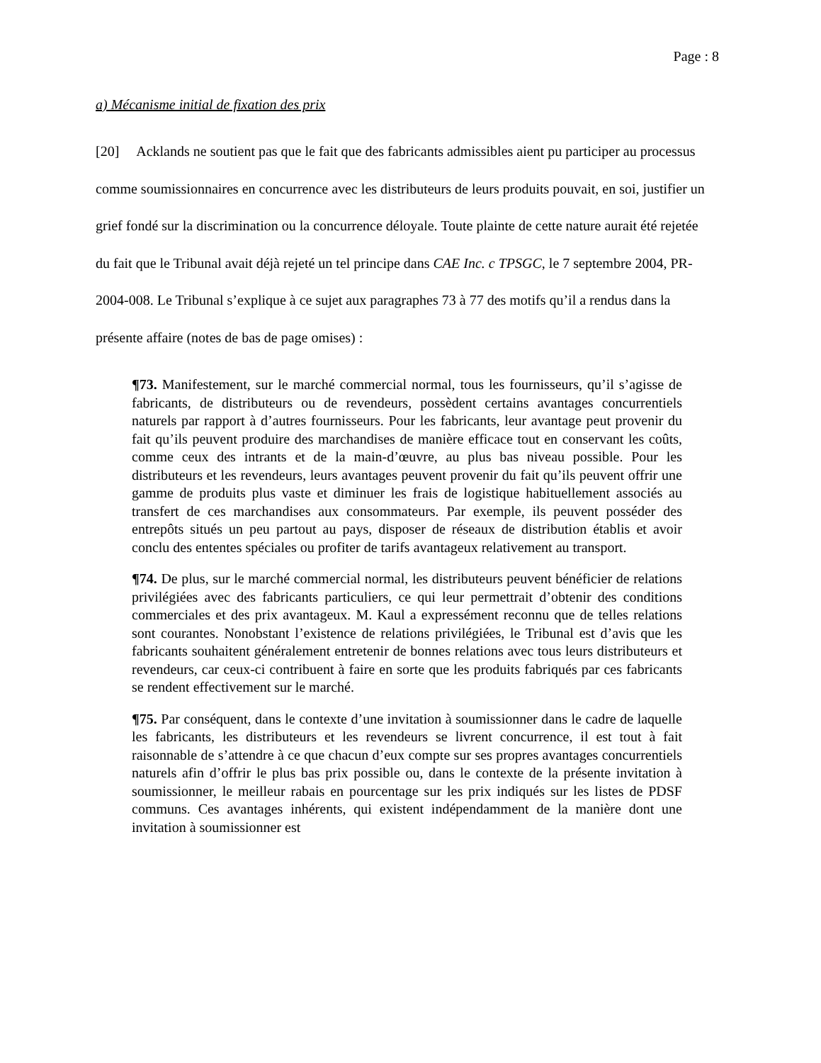Page : 8
a) Mécanisme initial de fixation des prix
[20] Acklands ne soutient pas que le fait que des fabricants admissibles aient pu participer au processus comme soumissionnaires en concurrence avec les distributeurs de leurs produits pouvait, en soi, justifier un grief fondé sur la discrimination ou la concurrence déloyale. Toute plainte de cette nature aurait été rejetée du fait que le Tribunal avait déjà rejeté un tel principe dans CAE Inc. c TPSGC, le 7 septembre 2004, PR-2004-008. Le Tribunal s’explique à ce sujet aux paragraphes 73 à 77 des motifs qu’il a rendus dans la présente affaire (notes de bas de page omises) :
¶73. Manifestement, sur le marché commercial normal, tous les fournisseurs, qu’il s’agisse de fabricants, de distributeurs ou de revendeurs, possèdent certains avantages concurrentiels naturels par rapport à d’autres fournisseurs. Pour les fabricants, leur avantage peut provenir du fait qu’ils peuvent produire des marchandises de manière efficace tout en conservant les coûts, comme ceux des intrants et de la main-d’œuvre, au plus bas niveau possible. Pour les distributeurs et les revendeurs, leurs avantages peuvent provenir du fait qu’ils peuvent offrir une gamme de produits plus vaste et diminuer les frais de logistique habituellement associés au transfert de ces marchandises aux consommateurs. Par exemple, ils peuvent posséder des entrepôts situés un peu partout au pays, disposer de réseaux de distribution établis et avoir conclu des ententes spéciales ou profiter de tarifs avantageux relativement au transport.
¶74. De plus, sur le marché commercial normal, les distributeurs peuvent bénéficier de relations privilégiées avec des fabricants particuliers, ce qui leur permettrait d’obtenir des conditions commerciales et des prix avantageux. M. Kaul a expressément reconnu que de telles relations sont courantes. Nonobstant l’existence de relations privilégiées, le Tribunal est d’avis que les fabricants souhaitent généralement entretenir de bonnes relations avec tous leurs distributeurs et revendeurs, car ceux-ci contribuent à faire en sorte que les produits fabriqués par ces fabricants se rendent effectivement sur le marché.
¶75. Par conséquent, dans le contexte d’une invitation à soumissionner dans le cadre de laquelle les fabricants, les distributeurs et les revendeurs se livrent concurrence, il est tout à fait raisonnable de s’attendre à ce que chacun d’eux compte sur ses propres avantages concurrentiels naturels afin d’offrir le plus bas prix possible ou, dans le contexte de la présente invitation à soumissionner, le meilleur rabais en pourcentage sur les prix indiqués sur les listes de PDSF communs. Ces avantages inhérents, qui existent indépendamment de la manière dont une invitation à soumissionner est